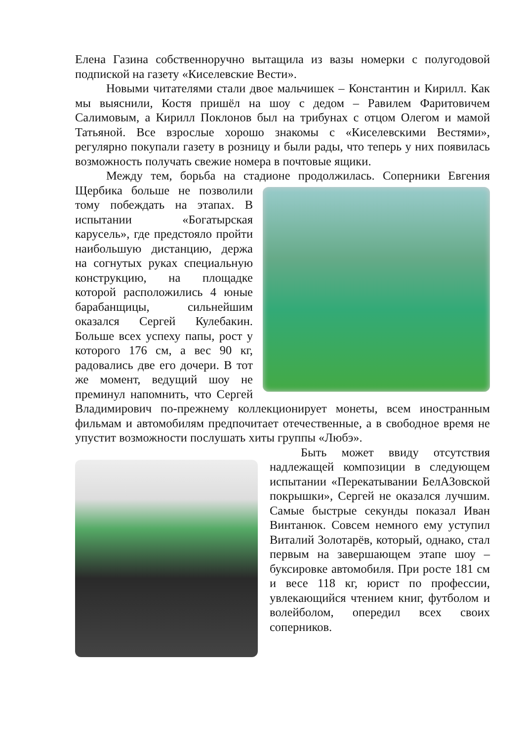Елена Газина собственноручно вытащила из вазы номерки с полугодовой подпиской на газету «Киселевские Вести».
Новыми читателями стали двое мальчишек – Константин и Кирилл. Как мы выяснили, Костя пришёл на шоу с дедом – Равилем Фаритовичем Салимовым, а Кирилл Поклонов был на трибунах с отцом Олегом и мамой Татьяной. Все взрослые хорошо знакомы с «Киселевскими Вестями», регулярно покупали газету в розницу и были рады, что теперь у них появилась возможность получать свежие номера в почтовые ящики.
Между тем, борьба на стадионе продолжилась. Соперники Евгения Щербика больше не позволили тому побеждать на этапах. В испытании «Богатырская карусель», где предстояло пройти наибольшую дистанцию, держа на согнутых руках специальную конструкцию, на площадке которой расположились 4 юные барабанщицы, сильнейшим оказался Сергей Кулебакин. Больше всех успеху папы, рост у которого 176 см, а вес 90 кг, радовались две его дочери. В тот же момент, ведущий шоу не преминул напомнить, что Сергей Владимирович по-прежнему коллекционирует монеты, всем иностранным фильмам и автомобилям предпочитает отечественные, а в свободное время не упустит возможности послушать хиты группы «Любэ».
Быть может ввиду отсутствия надлежащей композиции в следующем испытании «Перекатывании БелАЗовской покрышки», Сергей не оказался лучшим. Самые быстрые секунды показал Иван Винтанюк. Совсем немного ему уступил Виталий Золотарёв, который, однако, стал первым на завершающем этапе шоу – буксировке автомобиля. При росте 181 см и весе 118 кг, юрист по профессии, увлекающийся чтением книг, футболом и волейболом, опередил всех своих соперников.